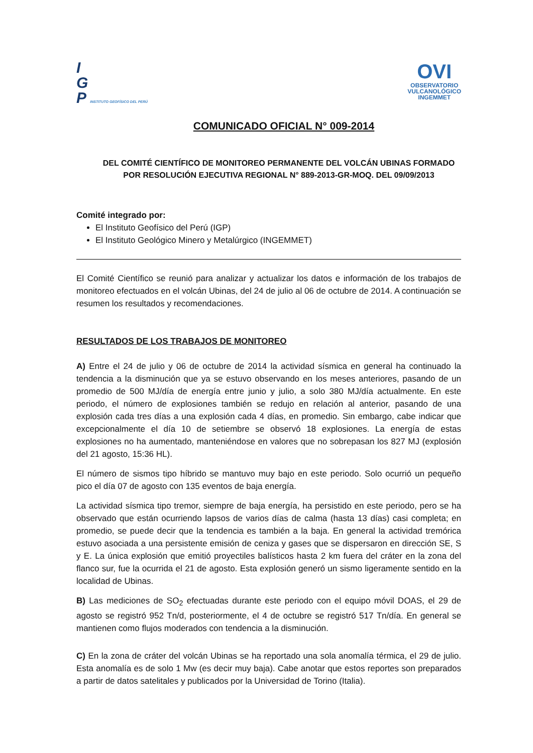I
G
P INSTITUTO GEOFÍSICO DEL PERÚ
OVI
OBSERVATORIO
VULCANOLÓGICO
INGEMMET
COMUNICADO OFICIAL N° 009-2014
DEL COMITÉ CIENTÍFICO DE MONITOREO PERMANENTE DEL VOLCÁN UBINAS FORMADO POR RESOLUCIÓN EJECUTIVA REGIONAL N° 889-2013-GR-MOQ. DEL 09/09/2013
Comité integrado por:
El Instituto Geofísico del Perú (IGP)
El Instituto Geológico Minero y Metalúrgico (INGEMMET)
El Comité Científico se reunió para analizar y actualizar los datos e información de los trabajos de monitoreo efectuados en el volcán Ubinas, del 24 de julio al 06 de octubre de 2014. A continuación se resumen los resultados y recomendaciones.
RESULTADOS DE LOS TRABAJOS DE MONITOREO
A) Entre el 24 de julio y 06 de octubre de 2014 la actividad sísmica en general ha continuado la tendencia a la disminución que ya se estuvo observando en los meses anteriores, pasando de un promedio de 500 MJ/día de energía entre junio y julio, a solo 380 MJ/día actualmente. En este periodo, el número de explosiones también se redujo en relación al anterior, pasando de una explosión cada tres días a una explosión cada 4 días, en promedio. Sin embargo, cabe indicar que excepcionalmente el día 10 de setiembre se observó 18 explosiones. La energía de estas explosiones no ha aumentado, manteniéndose en valores que no sobrepasan los 827 MJ (explosión del 21 agosto, 15:36 HL).
El número de sismos tipo híbrido se mantuvo muy bajo en este periodo. Solo ocurrió un pequeño pico el día 07 de agosto con 135 eventos de baja energía.
La actividad sísmica tipo tremor, siempre de baja energía, ha persistido en este periodo, pero se ha observado que están ocurriendo lapsos de varios días de calma (hasta 13 días) casi completa; en promedio, se puede decir que la tendencia es también a la baja. En general la actividad tremórica estuvo asociada a una persistente emisión de ceniza y gases que se dispersaron en dirección SE, S y E. La única explosión que emitió proyectiles balísticos hasta 2 km fuera del cráter en la zona del flanco sur, fue la ocurrida el 21 de agosto. Esta explosión generó un sismo ligeramente sentido en la localidad de Ubinas.
B) Las mediciones de SO<sub>2</sub> efectuadas durante este periodo con el equipo móvil DOAS, el 29 de agosto se registró 952 Tn/d, posteriormente, el 4 de octubre se registró 517 Tn/día. En general se mantienen como flujos moderados con tendencia a la disminución.
C) En la zona de cráter del volcán Ubinas se ha reportado una sola anomalía térmica, el 29 de julio. Esta anomalía es de solo 1 Mw (es decir muy baja). Cabe anotar que estos reportes son preparados a partir de datos satelitales y publicados por la Universidad de Torino (Italia).